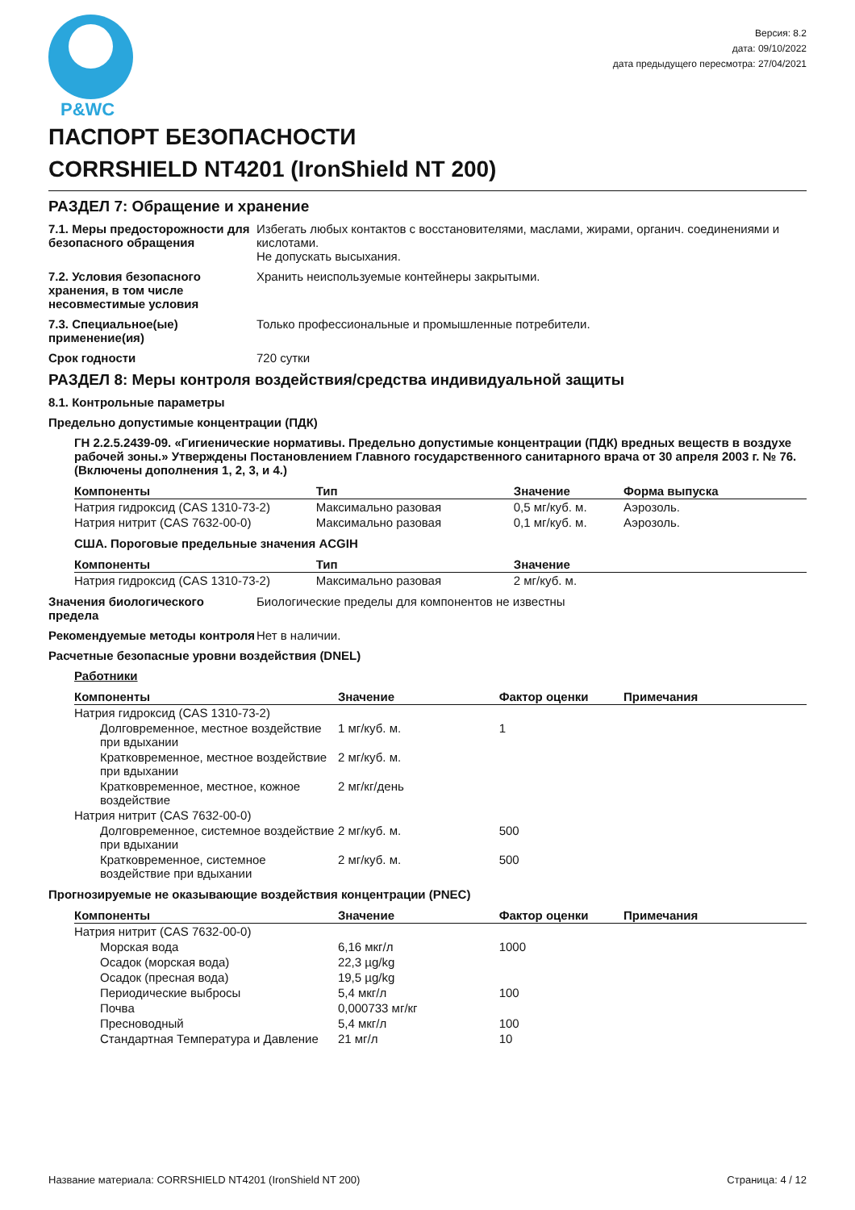P&WC
Версия: 8.2
дата: 09/10/2022
дата предыдущего пересмотра: 27/04/2021
ПАСПОРТ БЕЗОПАСНОСТИ
CORRSHIELD NT4201 (IronShield NT 200)
РАЗДЕЛ 7: Обращение и хранение
7.1. Меры предосторожности для безопасного обращения
Избегать любых контактов с восстановителями, маслами, жирами, органич. соединениями и кислотами.
Не допускать высыхания.
7.2. Условия безопасного хранения, в том числе несовместимые условия
Хранить неиспользуемые контейнеры закрытыми.
7.3. Специальное(ые) применение(ия)
Только профессиональные и промышленные потребители.
Срок годности 720 сутки
РАЗДЕЛ 8: Меры контроля воздействия/средства индивидуальной защиты
8.1. Контрольные параметры
Предельно допустимые концентрации (ПДК)
ГН 2.2.5.2439-09. «Гигиенические нормативы. Предельно допустимые концентрации (ПДК) вредных веществ в воздухе рабочей зоны.» Утверждены Постановлением Главного государственного санитарного врача от 30 апреля 2003 г. № 76. (Включены дополнения 1, 2, 3, и 4.)
| Компоненты | Тип | Значение | Форма выпуска |
| --- | --- | --- | --- |
| Натрия гидроксид (CAS 1310-73-2) | Максимально разовая | 0,5 мг/куб. м. | Аэрозоль. |
| Натрия нитрит (CAS 7632-00-0) | Максимально разовая | 0,1 мг/куб. м. | Аэрозоль. |
США. Пороговые предельные значения ACGIH
| Компоненты | Тип | Значение |
| --- | --- | --- |
| Натрия гидроксид (CAS 1310-73-2) | Максимально разовая | 2 мг/куб. м. |
Значения биологического предела
Биологические пределы для компонентов не известны
Рекомендуемые методы контроля
Нет в наличии.
Расчетные безопасные уровни воздействия (DNEL)
Работники
| Компоненты | Значение | Фактор оценки | Примечания |
| --- | --- | --- | --- |
| Натрия гидроксид (CAS 1310-73-2) | | | |
| Долговременное, местное воздействие при вдыхании | 1 мг/куб. м. | 1 | |
| Кратковременное, местное воздействие при вдыхании | 2 мг/куб. м. | | |
| Кратковременное, местное, кожное воздействие | 2 мг/кг/день | | |
| Натрия нитрит (CAS 7632-00-0) | | | |
| Долговременное, системное воздействие при вдыхании | 2 мг/куб. м. | 500 | |
| Кратковременное, системное воздействие при вдыхании | 2 мг/куб. м. | 500 | |
Прогнозируемые не оказывающие воздействия концентрации (PNEC)
| Компоненты | Значение | Фактор оценки | Примечания |
| --- | --- | --- | --- |
| Натрия нитрит (CAS 7632-00-0) | | | |
| Морская вода | 6,16 мкг/л | 1000 | |
| Осадок (морская вода) | 22,3 µg/kg | | |
| Осадок (пресная вода) | 19,5 µg/kg | | |
| Периодические выбросы | 5,4 мкг/л | 100 | |
| Почва | 0,000733 мг/кг | | |
| Пресноводный | 5,4 мкг/л | 100 | |
| Стандартная Температура и Давление | 21 мг/л | 10 | |
Название материала: CORRSHIELD NT4201 (IronShield NT 200) Страница: 4 / 12